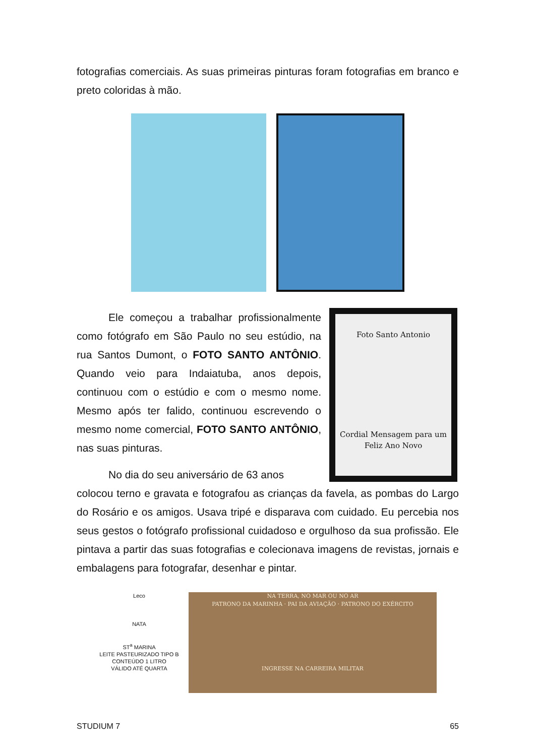fotografias comerciais. As suas primeiras pinturas foram fotografias em branco e preto coloridas à mão.
Ele começou a trabalhar profissionalmente como fotógrafo em São Paulo no seu estúdio, na rua Santos Dumont, o FOTO SANTO ANTÔNIO. Quando veio para Indaiatuba, anos depois, continuou com o estúdio e com o mesmo nome. Mesmo após ter falido, continuou escrevendo o mesmo nome comercial, FOTO SANTO ANTÔNIO, nas suas pinturas.
No dia do seu aniversário de 63 anos
Foto Santo Antonio
Cordial Mensagem para um Feliz Ano Novo
colocou terno e gravata e fotografou as crianças da favela, as pombas do Largo do Rosário e os amigos. Usava tripé e disparava com cuidado. Eu percebia nos seus gestos o fotógrafo profissional cuidadoso e orgulhoso da sua profissão. Ele pintava a partir das suas fotografias e colecionava imagens de revistas, jornais e embalagens para fotografar, desenhar e pintar.
Leco
NATA
ST<sup>a</sup> MARINA
LEITE PASTEURIZADO TIPO B
CONTEÚDO 1 LITRO
VÁLIDO ATÉ QUARTA
NA TERRA, NO MAR OU NO AR
PATRONO DA MARINHA · PAI DA AVIAÇÃO · PATRONO DO EXÉRCITO
INGRESSE NA CARREIRA MILITAR
STUDIUM 7 65